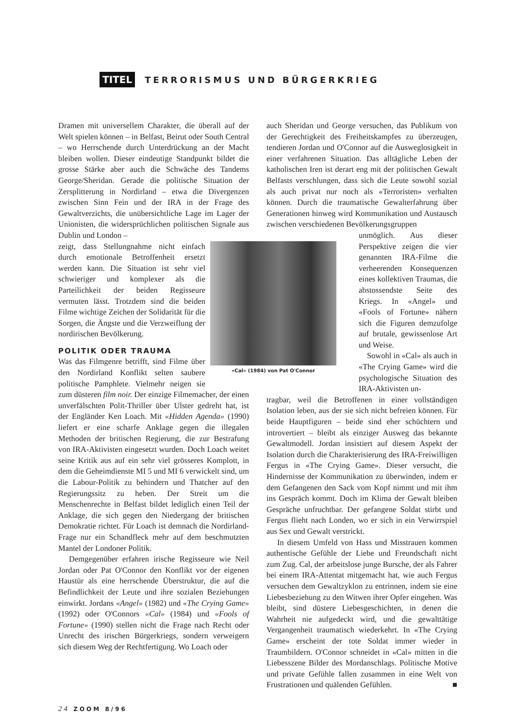TITEL TERRORISMUS UND BÜRGERKRIEG
Dramen mit universellem Charakter, die überall auf der Welt spielen können – in Belfast, Beirut oder South Central – wo Herrschende durch Unterdrückung an der Macht bleiben wollen. Dieser eindeutige Standpunkt bildet die grosse Stärke aber auch die Schwäche des Tandems George/Sheridan. Gerade die politische Situation der Zersplitterung in Nordirland – etwa die Divergenzen zwischen Sinn Fein und der IRA in der Frage des Gewaltverzichts, die unübersichtliche Lage im Lager der Unionisten, die widersprüchlichen politischen Signale aus Dublin und London –
«Cal» (1984) von Pat O'Connor
zeigt, dass Stellungnahme nicht einfach durch emotionale Betroffenheit ersetzt werden kann. Die Situation ist sehr viel schwieriger und komplexer als die Parteilichkeit der beiden Regisseure vermuten lässt. Trotzdem sind die beiden Filme wichtige Zeichen der Solidarität für die Sorgen, die Ängste und die Verzweiflung der nordirischen Bevölkerung.
POLITIK ODER TRAUMA
Was das Filmgenre betrifft, sind Filme über den Nordirland Konflikt selten saubere politische Pamphlete. Vielmehr neigen sie zum düsteren film noir. Der einzige Filmemacher, der einen unverfälschten Polit-Thriller über Ulster gedreht hat, ist der Engländer Ken Loach. Mit «Hidden Agenda» (1990) liefert er eine scharfe Anklage gegen die illegalen Methoden der britischen Regierung, die zur Bestrafung von IRA-Aktivisten eingesetzt wurden. Doch Loach weitet seine Kritik aus auf ein sehr viel grösseres Komplott, in dem die Geheimdienste MI 5 und MI 6 verwickelt sind, um die Labour-Politik zu behindern und Thatcher auf den Regierungssitz zu heben. Der Streit um die Menschenrechte in Belfast bildet lediglich einen Teil der Anklage, die sich gegen den Niedergang der britischen Demokratie richtet. Für Loach ist demnach die Nordirland-Frage nur ein Schandfleck mehr auf dem beschmutzten Mantel der Londoner Politik.
Demgegenüber erfahren irische Regisseure wie Neil Jordan oder Pat O'Connor den Konflikt vor der eigenen Haustür als eine herrschende Überstruktur, die auf die Befindlichkeit der Leute und ihre sozialen Beziehungen einwirkt. Jordans «Angel» (1982) und «The Crying Game» (1992) oder O'Connors «Cal» (1984) und «Fools of Fortune» (1990) stellen nicht die Frage nach Recht oder Unrecht des irischen Bürgerkriegs, sondern verweigern sich diesem Weg der Rechtfertigung. Wo Loach oder
auch Sheridan und George versuchen, das Publikum von der Gerechtigkeit des Freiheitskampfes zu überzeugen, tendieren Jordan und O'Connor auf die Ausweglosigkeit in einer verfahrenen Situation. Das alltägliche Leben der katholischen Iren ist derart eng mit der politischen Gewalt Belfasts verschlungen, dass sich die Leute sowohl sozial als auch privat nur noch als «Terroristen» verhalten können. Durch die traumatische Gewalterfahrung über Generationen hinweg wird Kommunikation und Austausch zwischen verschiedenen Bevölkerungsgruppen
unmöglich. Aus dieser Perspektive zeigen die vier genannten IRA-Filme die verheerenden Konsequenzen eines kollektiven Traumas, die abstossendste Seite des Kriegs. In «Angel» und «Fools of Fortune» nähern sich die Figuren demzufolge auf brutale, gewissenlose Art und Weise.
Sowohl in «Cal» als auch in «The Crying Game» wird die psychologische Situation des IRA-Aktivisten un-
tragbar, weil die Betroffenen in einer vollständigen Isolation leben, aus der sie sich nicht befreien können. Für beide Hauptfiguren – beide sind eher schüchtern und introvertiert – bleibt als einziger Ausweg das bekannte Gewaltmodell. Jordan insistiert auf diesem Aspekt der Isolation durch die Charakterisierung des IRA-Freiwilligen Fergus in «The Crying Game». Dieser versucht, die Hindernisse der Kommunikation zu überwinden, indem er dem Gefangenen den Sack vom Kopf nimmt und mit ihm ins Gespräch kommt. Doch im Klima der Gewalt bleiben Gespräche unfruchtbar. Der gefangene Soldat stirbt und Fergus flieht nach Londen, wo er sich in ein Verwirrspiel aus Sex und Gewalt verstrickt.
In diesem Umfeld von Hass und Misstrauen kommen authentische Gefühle der Liebe und Freundschaft nicht zum Zug. Cal, der arbeitslose junge Bursche, der als Fahrer bei einem IRA-Attentat mitgemacht hat, wie auch Fergus versuchen dem Gewaltzyklon zu entrinnen, indem sie eine Liebesbeziehung zu den Witwen ihrer Opfer eingehen. Was bleibt, sind düstere Liebesgeschichten, in denen die Wahrheit nie aufgedeckt wird, und die gewalttätige Vergangenheit traumatisch wiederkehrt. In «The Crying Game» erscheint der tote Soldat immer wieder in Traumbildern. O'Connor schneidet in «Cal» mitten in die Liebesszene Bilder des Mordanschlags. Politische Motive und private Gefühle fallen zusammen in eine Welt von Frustrationen und quälenden Gefühlen. ■
24 ZOOM 8/96